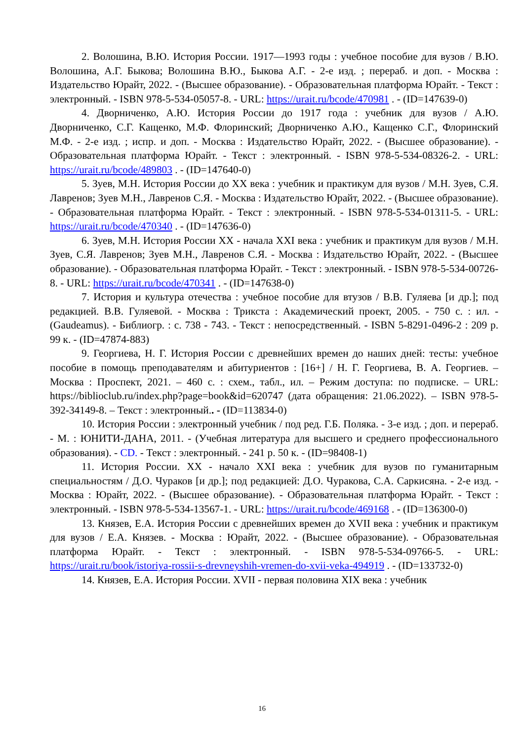2. Волошина, В.Ю. История России. 1917—1993 годы : учебное пособие для вузов / В.Ю. Волошина, А.Г. Быкова; Волошина В.Ю., Быкова А.Г. - 2-е изд. ; перераб. и доп. - Москва : Издательство Юрайт, 2022. - (Высшее образование). - Образовательная платформа Юрайт. - Текст : электронный. - ISBN 978-5-534-05057-8. - URL: https://urait.ru/bcode/470981 . - (ID=147639-0)
4. Дворниченко, А.Ю. История России до 1917 года : учебник для вузов / А.Ю. Дворниченко, С.Г. Кащенко, М.Ф. Флоринский; Дворниченко А.Ю., Кащенко С.Г., Флоринский М.Ф. - 2-е изд. ; испр. и доп. - Москва : Издательство Юрайт, 2022. - (Высшее образование). - Образовательная платформа Юрайт. - Текст : электронный. - ISBN 978-5-534-08326-2. - URL: https://urait.ru/bcode/489803 . - (ID=147640-0)
5. Зуев, М.Н. История России до XX века : учебник и практикум для вузов / М.Н. Зуев, С.Я. Лавренов; Зуев М.Н., Лавренов С.Я. - Москва : Издательство Юрайт, 2022. - (Высшее образование). - Образовательная платформа Юрайт. - Текст : электронный. - ISBN 978-5-534-01311-5. - URL: https://urait.ru/bcode/470340 . - (ID=147636-0)
6. Зуев, М.Н. История России XX - начала XXI века : учебник и практикум для вузов / М.Н. Зуев, С.Я. Лавренов; Зуев М.Н., Лавренов С.Я. - Москва : Издательство Юрайт, 2022. - (Высшее образование). - Образовательная платформа Юрайт. - Текст : электронный. - ISBN 978-5-534-00726-8. - URL: https://urait.ru/bcode/470341 . - (ID=147638-0)
7. История и культура отечества : учебное пособие для втузов / В.В. Гуляева [и др.]; под редакцией. В.В. Гуляевой. - Москва : Трикста : Академический проект, 2005. - 750 с. : ил. - (Gaudeamus). - Библиогр. : с. 738 - 743. - Текст : непосредственный. - ISBN 5-8291-0496-2 : 209 р. 99 к. - (ID=47874-883)
9. Георгиева, Н. Г. История России с древнейших времен до наших дней: тесты: учебное пособие в помощь преподавателям и абитуриентов : [16+] / Н. Г. Георгиева, В. А. Георгиев. – Москва : Проспект, 2021. – 460 с. : схем., табл., ил. – Режим доступа: по подписке. – URL: https://biblioclub.ru/index.php?page=book&id=620747 (дата обращения: 21.06.2022). – ISBN 978-5-392-34149-8. – Текст : электронный.. - (ID=113834-0)
10. История России : электронный учебник / под ред. Г.Б. Поляка. - 3-е изд. ; доп. и перераб. - М. : ЮНИТИ-ДАНА, 2011. - (Учебная литература для высшего и среднего профессионального образования). - CD. - Текст : электронный. - 241 р. 50 к. - (ID=98408-1)
11. История России. XX - начало XXI века : учебник для вузов по гуманитарным специальностям / Д.О. Чураков [и др.]; под редакцией: Д.О. Чуракова, С.А. Саркисяна. - 2-е изд. - Москва : Юрайт, 2022. - (Высшее образование). - Образовательная платформа Юрайт. - Текст : электронный. - ISBN 978-5-534-13567-1. - URL: https://urait.ru/bcode/469168 . - (ID=136300-0)
13. Князев, Е.А. История России с древнейших времен до XVII века : учебник и практикум для вузов / Е.А. Князев. - Москва : Юрайт, 2022. - (Высшее образование). - Образовательная платформа Юрайт. - Текст : электронный. - ISBN 978-5-534-09766-5. - URL: https://urait.ru/book/istoriya-rossii-s-drevneyshih-vremen-do-xvii-veka-494919 . - (ID=133732-0)
14. Князев, Е.А. История России. XVII - первая половина XIX века : учебник
16